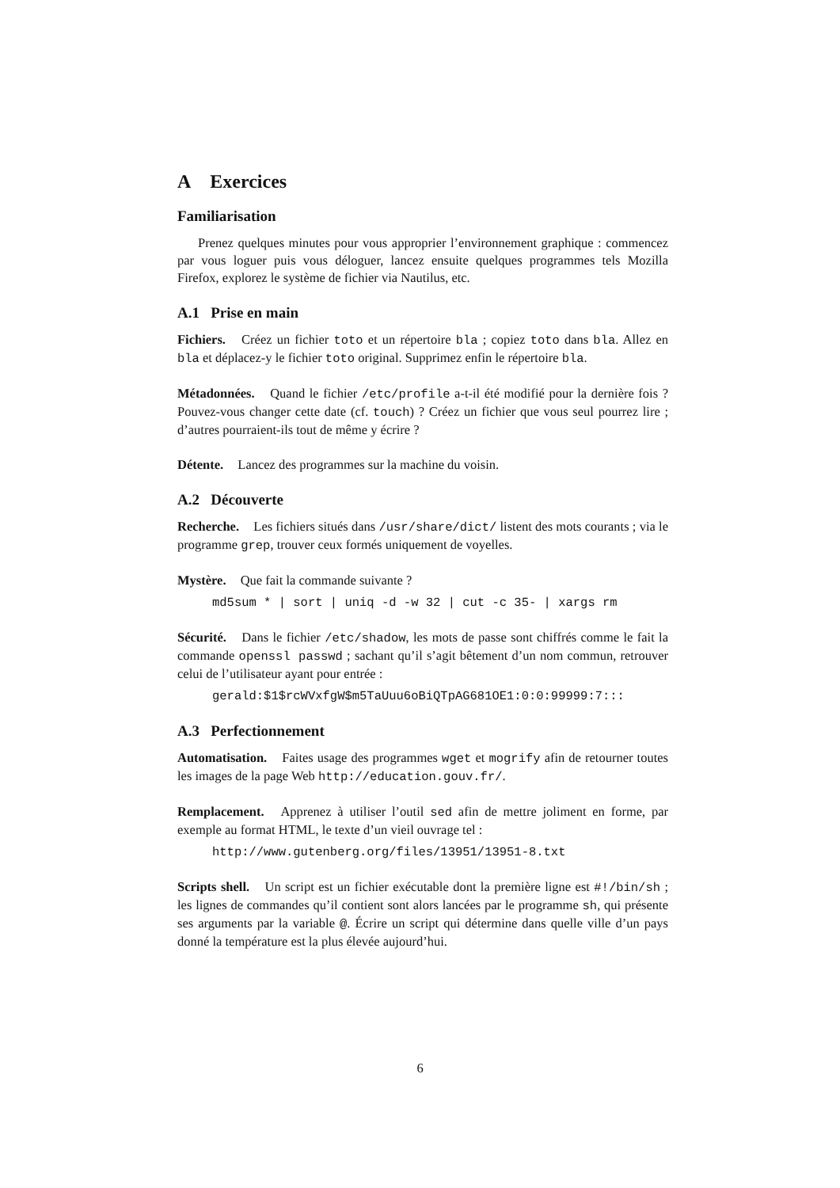A Exercices
Familiarisation
Prenez quelques minutes pour vous approprier l’environnement graphique : commencez par vous loguer puis vous déloguer, lancez ensuite quelques programmes tels Mozilla Firefox, explorez le système de fichier via Nautilus, etc.
A.1 Prise en main
Fichiers. Créez un fichier toto et un répertoire bla ; copiez toto dans bla. Allez en bla et déplacez-y le fichier toto original. Supprimez enfin le répertoire bla.
Métadonnées. Quand le fichier /etc/profile a-t-il été modifié pour la dernière fois ? Pouvez-vous changer cette date (cf. touch) ? Créez un fichier que vous seul pourrez lire ; d’autres pourraient-ils tout de même y écrire ?
Détente. Lancez des programmes sur la machine du voisin.
A.2 Découverte
Recherche. Les fichiers situés dans /usr/share/dict/ listent des mots courants ; via le programme grep, trouver ceux formés uniquement de voyelles.
Mystère. Que fait la commande suivante ?
md5sum * | sort | uniq -d -w 32 | cut -c 35- | xargs rm
Sécurité. Dans le fichier /etc/shadow, les mots de passe sont chiffrés comme le fait la commande openssl passwd ; sachant qu’il s’agit bêtement d’un nom commun, retrouver celui de l’utilisateur ayant pour entrée :
gerald:$1$rcWVxfgW$m5TaUuu6oBiQTpAG681OE1:0:0:99999:7:::
A.3 Perfectionnement
Automatisation. Faites usage des programmes wget et mogrify afin de retourner toutes les images de la page Web http://education.gouv.fr/.
Remplacement. Apprenez à utiliser l’outil sed afin de mettre joliment en forme, par exemple au format HTML, le texte d’un vieil ouvrage tel :
http://www.gutenberg.org/files/13951/13951-8.txt
Scripts shell. Un script est un fichier exécutable dont la première ligne est #!/bin/sh ; les lignes de commandes qu’il contient sont alors lancées par le programme sh, qui présente ses arguments par la variable @. Écrire un script qui détermine dans quelle ville d’un pays donné la température est la plus élevée aujourd’hui.
6